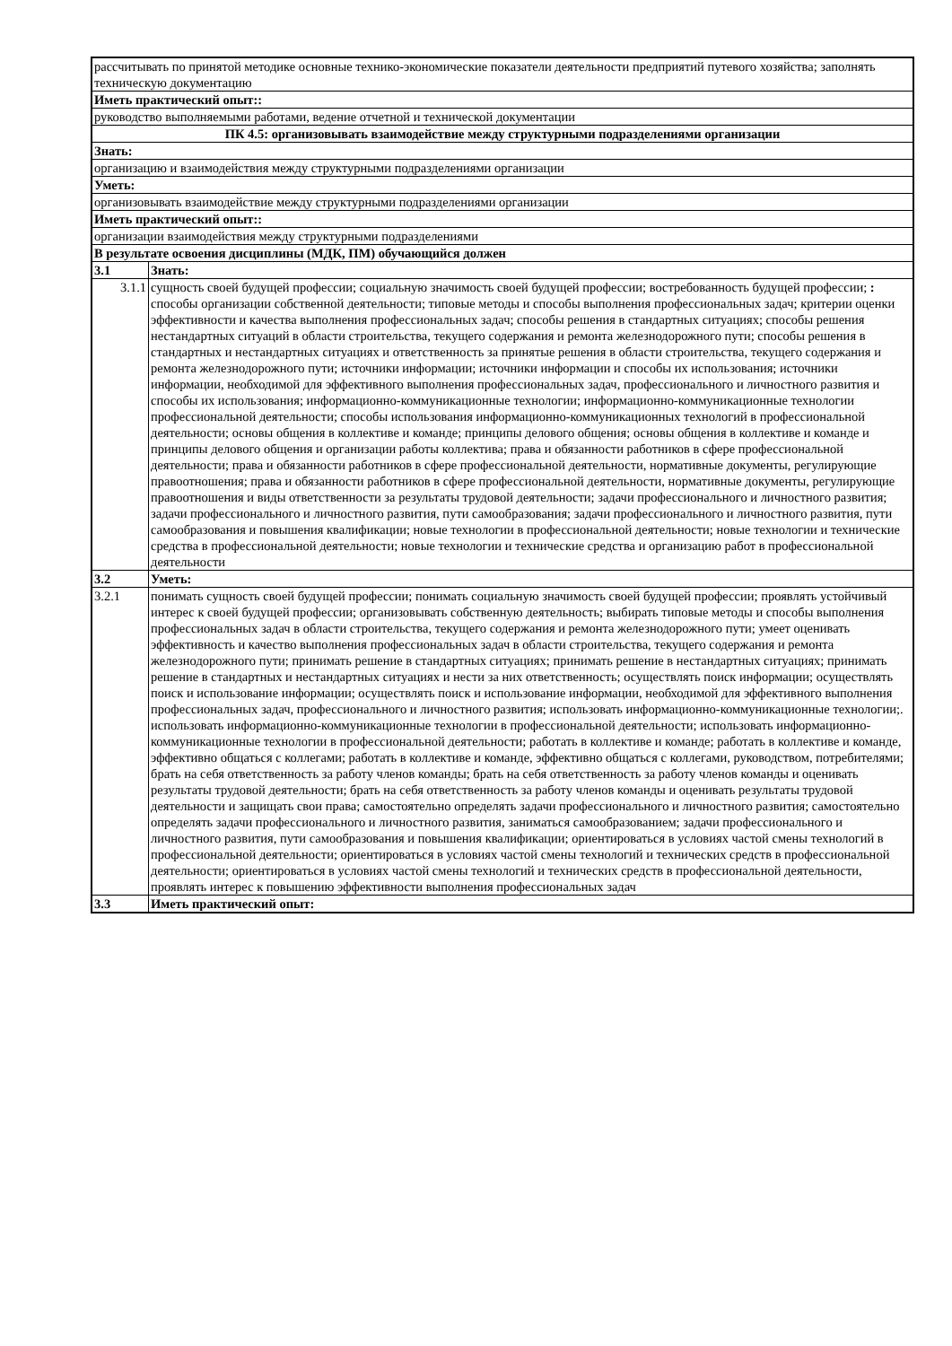| рассчитывать по принятой методике основные технико-экономические показатели деятельности предприятий путевого хозяйства; заполнять техническую документацию | |
| Иметь практический опыт:: | |
| руководство выполняемыми работами, ведение отчетной и технической документации | |
| ПК 4.5: организовывать взаимодействие между структурными подразделениями организации | |
| Знать: | |
| организацию и взаимодействия между структурными подразделениями организации | |
| Уметь: | |
| организовывать взаимодействие между структурными подразделениями организации | |
| Иметь практический опыт:: | |
| организации взаимодействия между структурными подразделениями | |
| В результате освоения дисциплины (МДК, ПМ) обучающийся должен | |
| 3.1 | Знать: |
| 3.1.1 | сущность своей будущей профессии; социальную значимость своей будущей профессии; востребованность будущей профессии; : способы организации собственной деятельности; типовые методы и способы выполнения профессиональных задач; критерии оценки эффективности и качества выполнения профессиональных задач; способы решения в стандартных ситуациях; способы решения нестандартных ситуаций в области строительства, текущего содержания и ремонта железнодорожного пути; способы решения в стандартных и нестандартных ситуациях и ответственность за принятые решения в области строительства, текущего содержания и ремонта железнодорожного пути; источники информации; источники информации и способы их использования; источники информации, необходимой для эффективного выполнения профессиональных задач, профессионального и личностного развития и способы их использования; информационно-коммуникационные технологии; информационно-коммуникационные технологии профессиональной деятельности; способы использования информационно-коммуникационных технологий в профессиональной деятельности; основы общения в коллективе и команде; принципы делового общения; основы общения в коллективе и команде и принципы делового общения и организации работы коллектива; права и обязанности работников в сфере профессиональной деятельности; права и обязанности работников в сфере профессиональной деятельности, нормативные документы, регулирующие правоотношения; права и обязанности работников в сфере профессиональной деятельности, нормативные документы, регулирующие правоотношения и виды ответственности за результаты трудовой деятельности; задачи профессионального и личностного развития; задачи профессионального и личностного развития, пути самообразования; задачи профессионального и личностного развития, пути самообразования и повышения квалификации; новые технологии в профессиональной деятельности; новые технологии и технические средства в профессиональной деятельности; новые технологии и технические средства и организацию работ в профессиональной деятельности |
| 3.2 | Уметь: |
| 3.2.1 | понимать сущность своей будущей профессии; понимать социальную значимость своей будущей профессии; проявлять устойчивый интерес к своей будущей профессии; организовывать собственную деятельность; выбирать типовые методы и способы выполнения профессиональных задач в области строительства, текущего содержания и ремонта железнодорожного пути; умеет оценивать эффективность и качество выполнения профессиональных задач в области строительства, текущего содержания и ремонта железнодорожного пути; принимать решение в стандартных ситуациях; принимать решение в нестандартных ситуациях; принимать решение в стандартных и нестандартных ситуациях и нести за них ответственность; осуществлять поиск информации; осуществлять поиск и использование информации; осуществлять поиск и использование информации, необходимой для эффективного выполнения профессиональных задач, профессионального и личностного развития; использовать информационно-коммуникационные технологии;. использовать информационно-коммуникационные технологии в профессиональной деятельности; использовать информационно-коммуникационные технологии в профессиональной деятельности; работать в коллективе и команде; работать в коллективе и команде, эффективно общаться с коллегами; работать в коллективе и команде, эффективно общаться с коллегами, руководством, потребителями; брать на себя ответственность за работу членов команды; брать на себя ответственность за работу членов команды и оценивать результаты трудовой деятельности; брать на себя ответственность за работу членов команды и оценивать результаты трудовой деятельности и защищать свои права; самостоятельно определять задачи профессионального и личностного развития; самостоятельно определять задачи профессионального и личностного развития, заниматься самообразованием; задачи профессионального и личностного развития, пути самообразования и повышения квалификации; ориентироваться в условиях частой смены технологий в профессиональной деятельности; ориентироваться в условиях частой смены технологий и технических средств в профессиональной деятельности; ориентироваться в условиях частой смены технологий и технических средств в профессиональной деятельности, проявлять интерес к повышению эффективности выполнения профессиональных задач |
| 3.3 | Иметь практический опыт: |